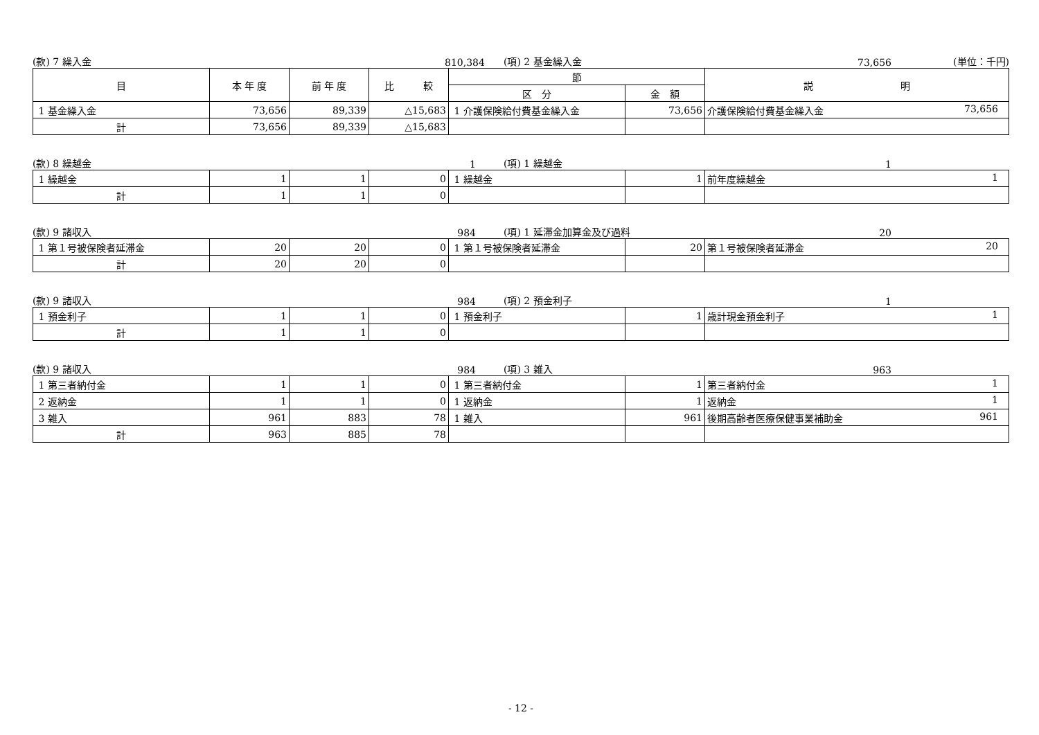(款) 7 繰入金
810,384
(項) 2 基金繰入金
73,656
(単位：千円)
| 目 | 本 年 度 | 前 年 度 | 比 較 | 節 | | 説 明 |
| --- | --- | --- | --- | --- | --- | --- |
| | | | | 区 分 | 金 額 | |
| 1 基金繰入金 | 73,656 | 89,339 | △15,683 | 1 介護保険給付費基金繰入金 | 73,656 | 介護保険給付費基金繰入金 73,656 |
| 計 | 73,656 | 89,339 | △15,683 | | | |
(款) 8 繰越金
1
(項) 1 繰越金
1
| 1 繰越金 | 1 | 1 | 0 | 1 繰越金 | 1 | 前年度繰越金 1 |
| 計 | 1 | 1 | 0 | | | |
(款) 9 諸収入
984
(項) 1 延滞金加算金及び過料
20
| 1 第１号被保険者延滞金 | 20 | 20 | 0 | 1 第１号被保険者延滞金 | 20 | 第１号被保険者延滞金 20 |
| 計 | 20 | 20 | 0 | | | |
(款) 9 諸収入
984
(項) 2 預金利子
1
| 1 預金利子 | 1 | 1 | 0 | 1 預金利子 | 1 | 歳計現金預金利子 1 |
| 計 | 1 | 1 | 0 | | | |
(款) 9 諸収入
984
(項) 3 雑入
963
| 1 第三者納付金 | 1 | 1 | 0 | 1 第三者納付金 | 1 | 第三者納付金 1 |
| 2 返納金 | 1 | 1 | 0 | 1 返納金 | 1 | 返納金 1 |
| 3 雑入 | 961 | 883 | 78 | 1 雑入 | 961 | 後期高齢者医療保健事業補助金 961 |
| 計 | 963 | 885 | 78 | | | |
- 12 -